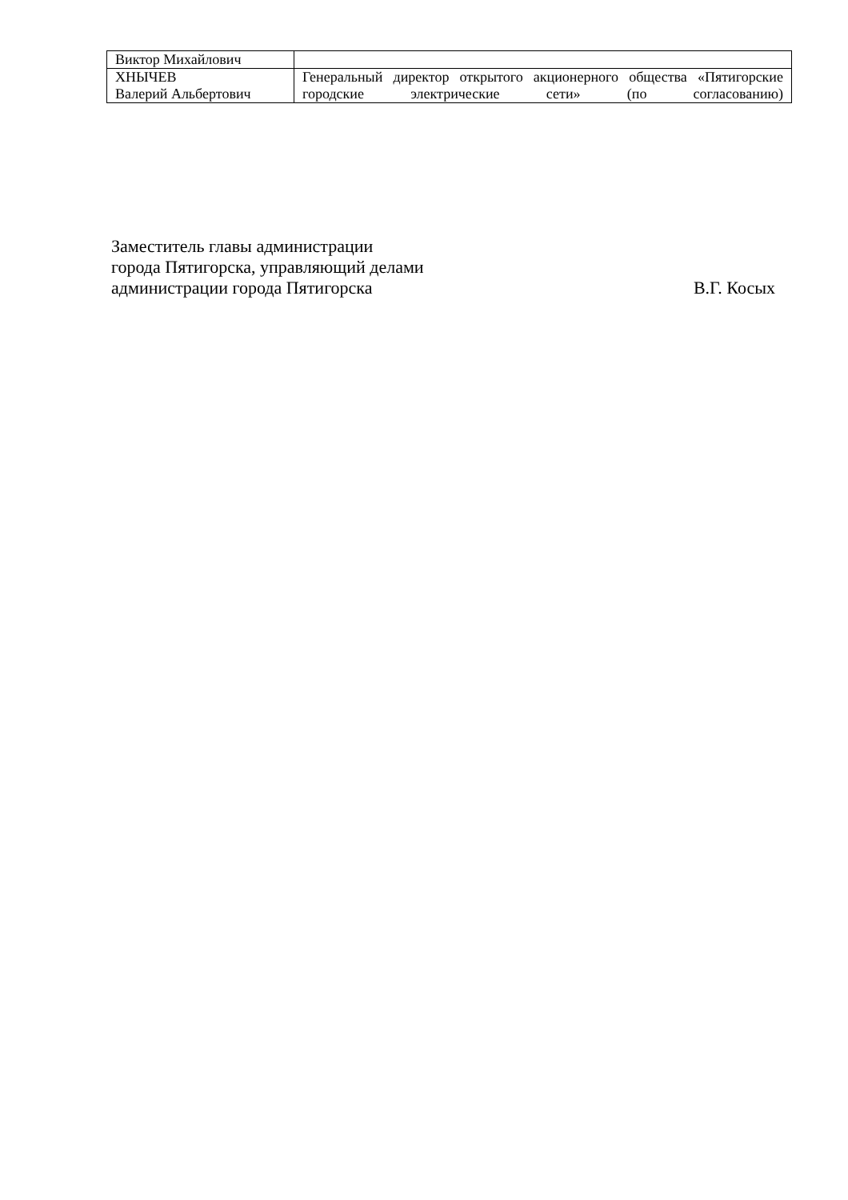| Виктор Михайлович | |
| ХНЫЧЕВ Валерий Альбертович | Генеральный директор открытого акционерного общества «Пятигорские городские электрические сети» (по согласованию) |
Заместитель главы администрации
города Пятигорска, управляющий делами
администрации города Пятигорска В.Г. Косых